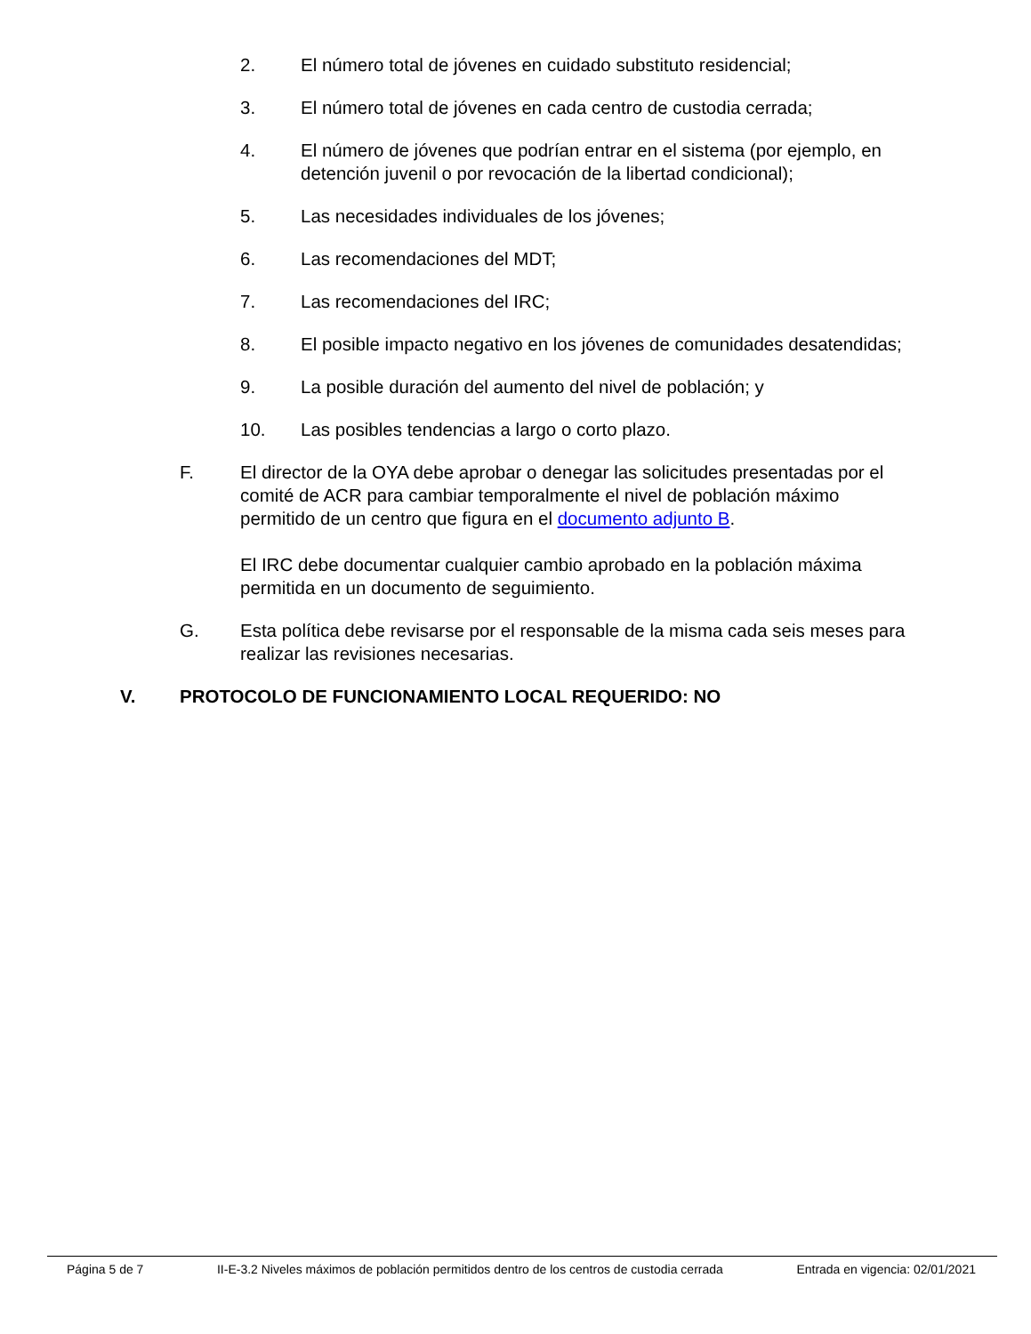2. El número total de jóvenes en cuidado substituto residencial;
3. El número total de jóvenes en cada centro de custodia cerrada;
4. El número de jóvenes que podrían entrar en el sistema (por ejemplo, en detención juvenil o por revocación de la libertad condicional);
5. Las necesidades individuales de los jóvenes;
6. Las recomendaciones del MDT;
7. Las recomendaciones del IRC;
8. El posible impacto negativo en los jóvenes de comunidades desatendidas;
9. La posible duración del aumento del nivel de población; y
10. Las posibles tendencias a largo o corto plazo.
F. El director de la OYA debe aprobar o denegar las solicitudes presentadas por el comité de ACR para cambiar temporalmente el nivel de población máximo permitido de un centro que figura en el documento adjunto B.
El IRC debe documentar cualquier cambio aprobado en la población máxima permitida en un documento de seguimiento.
G. Esta política debe revisarse por el responsable de la misma cada seis meses para realizar las revisiones necesarias.
V. PROTOCOLO DE FUNCIONAMIENTO LOCAL REQUERIDO: NO
Página 5 de 7 II-E-3.2 Niveles máximos de población permitidos dentro de los centros de custodia cerrada Entrada en vigencia: 02/01/2021